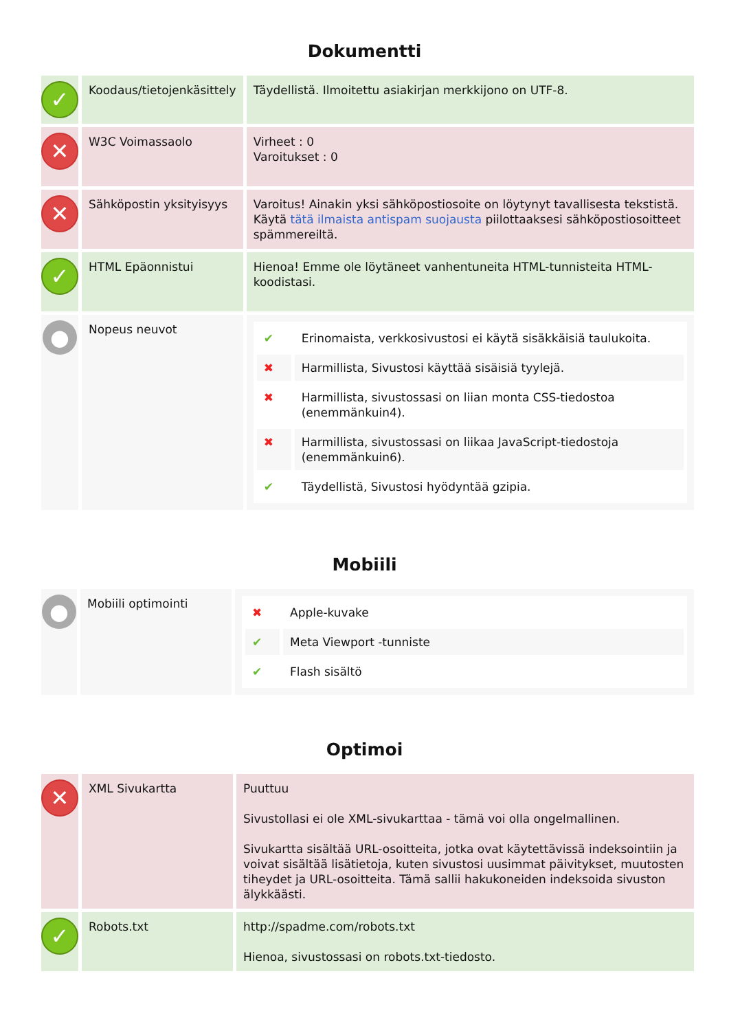Dokumentti
| ✓ | Koodaus/tietojenkäsittely | Täydellistä. Ilmoitettu asiakirjan merkkijono on UTF-8. |
| ✕ | W3C Voimassaolo | Virheet : 0 Varoitukset : 0 |
| ✕ | Sähköpostin yksityisyys | Varoitus! Ainakin yksi sähköpostiosoite on löytynyt tavallisesta tekstistä. Käytä tätä ilmaista antispam suojausta piilottaaksesi sähköpostiosoitteet spämmereiltä. |
| ✓ | HTML Epäonnistui | Hienoa! Emme ole löytäneet vanhentuneita HTML-tunnisteita HTML-koodistasi. |
| ● | Nopeus neuvot | / ✔ / Erinomaista, verkkosivustosi ei käytä sisäkkäisiä taulukoita. / / ✖ / Harmillista, Sivustosi käyttää sisäisiä tyylejä. / / ✖ / Harmillista, sivustossasi on liian monta CSS-tiedostoa (enemmänkuin4). / / ✖ / Harmillista, sivustossasi on liikaa JavaScript-tiedostoja (enemmänkuin6). / / ✔ / Täydellistä, Sivustosi hyödyntää gzipia. / |
Mobiili
| ● | Mobiili optimointi | / ✖ / Apple-kuvake / / ✔ / Meta Viewport -tunniste / / ✔ / Flash sisältö / |
Optimoi
| ✕ | XML Sivukartta | Puuttuu Sivustollasi ei ole XML-sivukarttaa - tämä voi olla ongelmallinen. Sivukartta sisältää URL-osoitteita, jotka ovat käytettävissä indeksointiin ja voivat sisältää lisätietoja, kuten sivustosi uusimmat päivitykset, muutosten tiheydet ja URL-osoitteita. Tämä sallii hakukoneiden indeksoida sivuston älykkäästi. |
| ✓ | Robots.txt | http://spadme.com/robots.txt Hienoa, sivustossasi on robots.txt-tiedosto. |